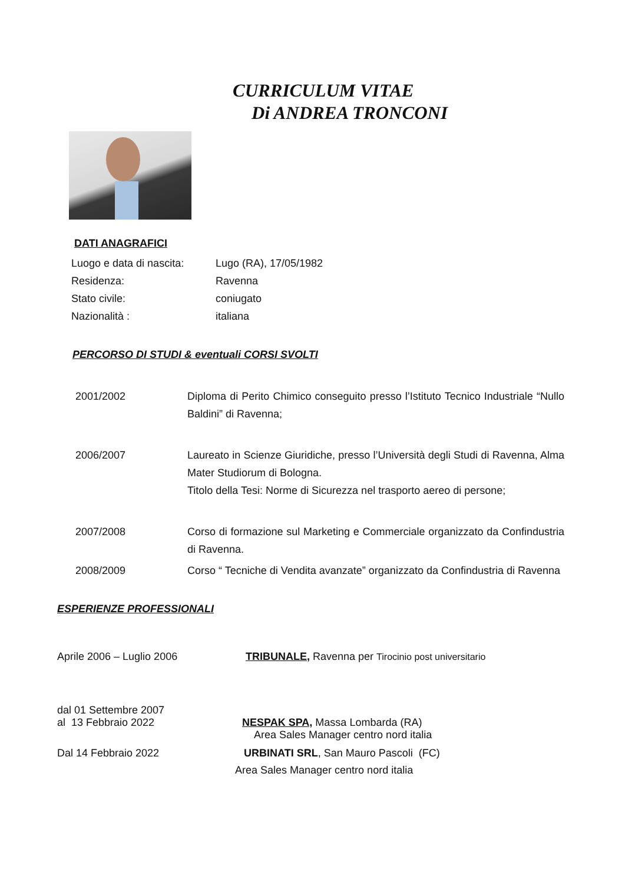CURRICULUM VITAE
Di ANDREA TRONCONI
DATI ANAGRAFICI
Luogo e data di nascita:
Lugo (RA), 17/05/1982
Residenza: Ravenna
Stato civile: coniugato
Nazionalità : italiana
PERCORSO DI STUDI & eventuali CORSI SVOLTI
2001/2002 Diploma di Perito Chimico conseguito presso l’Istituto Tecnico Industriale “Nullo Baldini” di Ravenna;
2006/2007 Laureato in Scienze Giuridiche, presso l’Università degli Studi di Ravenna, Alma Mater Studiorum di Bologna.
Titolo della Tesi: Norme di Sicurezza nel trasporto aereo di persone;
2007/2008 Corso di formazione sul Marketing e Commerciale organizzato da Confindustria di Ravenna.
2008/2009 Corso “ Tecniche di Vendita avanzate” organizzato da Confindustria di Ravenna
ESPERIENZE PROFESSIONALI
Aprile 2006 – Luglio 2006 TRIBUNALE, Ravenna per Tirocinio post universitario
dal 01 Settembre 2007
al 13 Febbraio 2022 NESPAK SPA, Massa Lombarda (RA)
Area Sales Manager centro nord italia
Dal 14 Febbraio 2022 URBINATI SRL, San Mauro Pascoli (FC)
Area Sales Manager centro nord italia